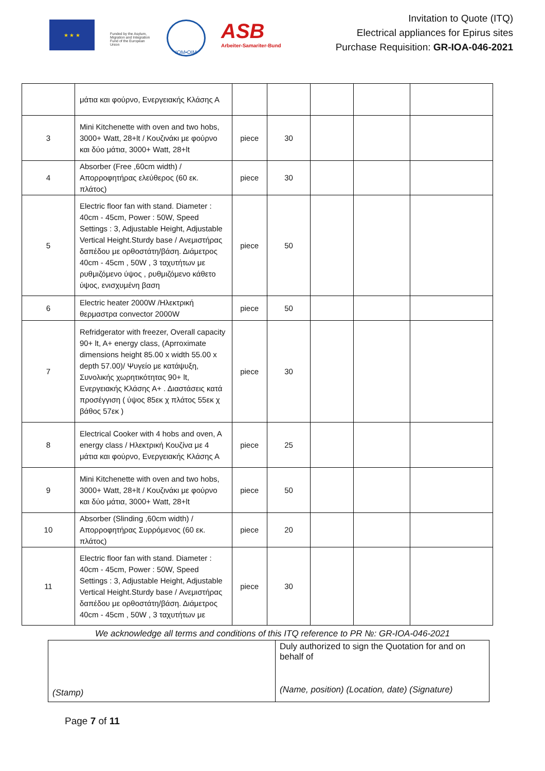★ ★ ★
Funded by the Asylum, Migration and Integration Fund of the European Union
IOM•OIM
ASB
Arbeiter-Samariter-Bund
Invitation to Quote (ITQ)
Electrical appliances for Epirus sites
Purchase Requisition: GR-IOA-046-2021
| | μάτια και φούρνο, Ενεργειακής Κλάσης Α | | | | | |
| 3 | Mini Kitchenette with oven and two hobs, 3000+ Watt, 28+lt / Κουζινάκι με φούρνο και δύο μάτια, 3000+ Watt, 28+lt | piece | 30 | | | |
| 4 | Absorber (Free ,60cm width) / Απορροφητήρας ελεύθερος (60 εκ. πλάτος) | piece | 30 | | | |
| 5 | Electric floor fan with stand. Diameter : 40cm - 45cm, Power : 50W, Speed Settings : 3, Adjustable Height, Adjustable Vertical Height.Sturdy base / Ανεμιστήρας δαπέδου με ορθοστάτη/βάση. Διάμετρος 40cm - 45cm , 50W , 3 ταχυτήτων με ρυθμιζόμενο ύψος , ρυθμιζόμενο κάθετο ύψος, ενισχυμένη βαση | piece | 50 | | | |
| 6 | Electric heater 2000W /Ηλεκτρική θερμαστρα convector 2000W | piece | 50 | | | |
| 7 | Refridgerator with freezer, Overall capacity 90+ lt, A+ energy class, (Aprroximate dimensions height 85.00 x width 55.00 x depth 57.00)/ Ψυγείο με κατάψυξη, Συνολικής χωρητικότητας 90+ lt, Ενεργειακής Κλάσης Α+ . Διαστάσεις κατά προσέγγιση ( ύψος 85εκ χ πλάτος 55εκ χ βάθος 57εκ ) | piece | 30 | | | |
| 8 | Electrical Cooker with 4 hobs and oven, A energy class / Ηλεκτρική Κουζίνα με 4 μάτια και φούρνο, Ενεργειακής Κλάσης Α | piece | 25 | | | |
| 9 | Mini Kitchenette with oven and two hobs, 3000+ Watt, 28+lt / Κουζινάκι με φούρνο και δύο μάτια, 3000+ Watt, 28+lt | piece | 50 | | | |
| 10 | Absorber (Slinding ,60cm width) / Απορροφητήρας Συρρόμενος (60 εκ. πλάτος) | piece | 20 | | | |
| 11 | Electric floor fan with stand. Diameter : 40cm - 45cm, Power : 50W, Speed Settings : 3, Adjustable Height, Adjustable Vertical Height.Sturdy base / Ανεμιστήρας δαπέδου με ορθοστάτη/βάση. Διάμετρος 40cm - 45cm , 50W , 3 ταχυτήτων με | piece | 30 | | | |
We acknowledge all terms and conditions of this ITQ reference to PR №: GR-IOA-046-2021
| (Stamp) | Duly authorized to sign the Quotation for and on behalf of (Name, position) (Location, date) (Signature) |
Page 7 of 11